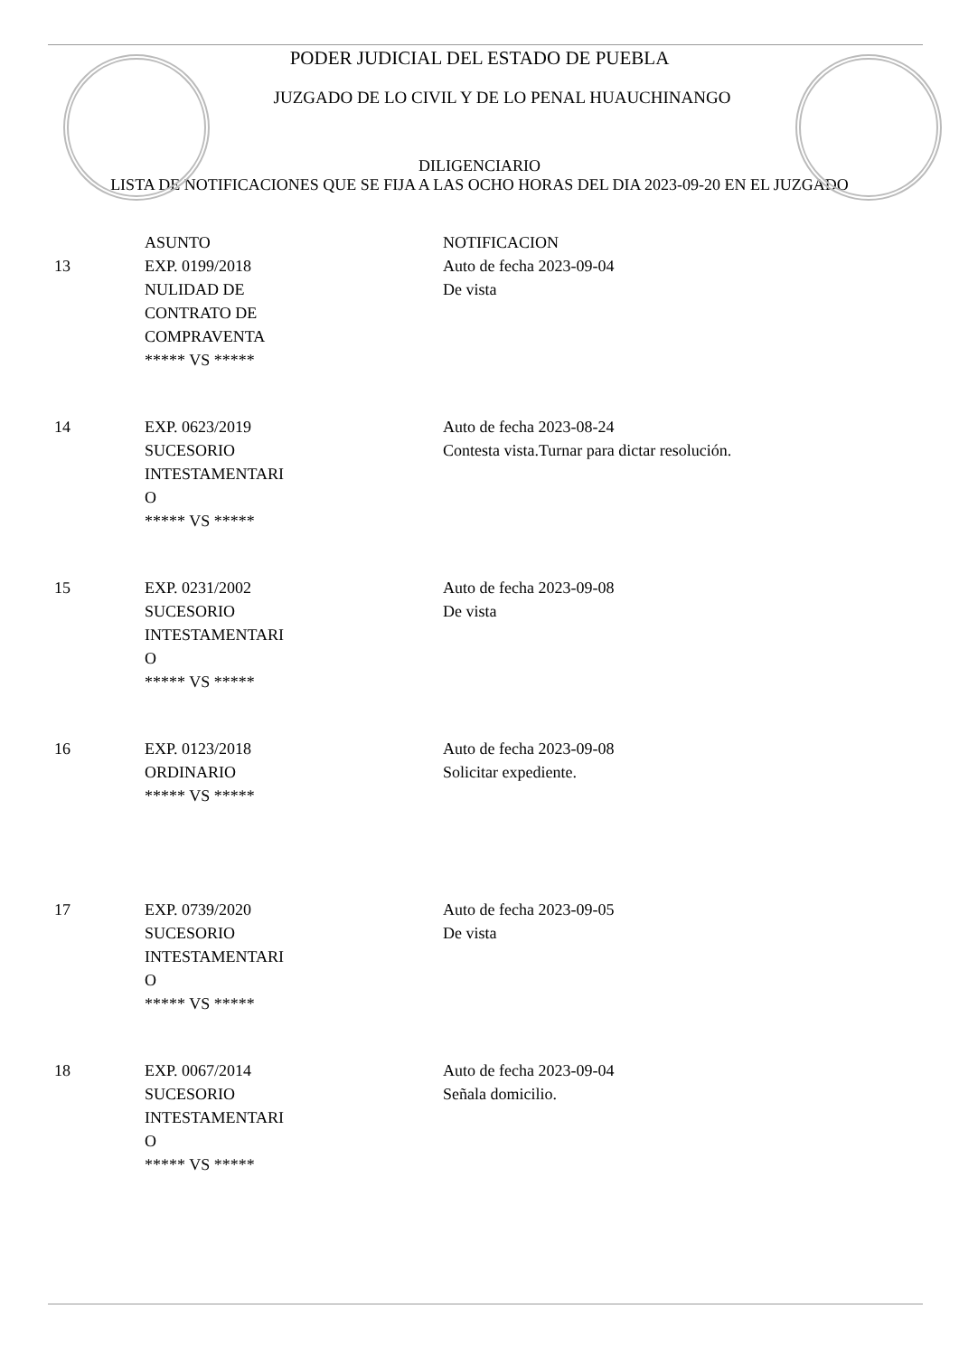PODER JUDICIAL DEL ESTADO DE PUEBLA
JUZGADO DE LO CIVIL Y DE LO PENAL HUAUCHINANGO
DILIGENCIARIO
LISTA DE NOTIFICACIONES QUE SE FIJA A LAS OCHO HORAS DEL DIA 2023-09-20 EN EL JUZGADO
| | ASUNTO | NOTIFICACION |
| --- | --- | --- |
| 13 | EXP. 0199/2018 NULIDAD DE CONTRATO DE COMPRAVENTA ***** VS ***** | Auto de fecha 2023-09-04 De vista |
| 14 | EXP. 0623/2019 SUCESORIO INTESTAMENTARI O ***** VS ***** | Auto de fecha 2023-08-24 Contesta vista.Turnar para dictar resolución. |
| 15 | EXP. 0231/2002 SUCESORIO INTESTAMENTARI O ***** VS ***** | Auto de fecha 2023-09-08 De vista |
| 16 | EXP. 0123/2018 ORDINARIO ***** VS ***** | Auto de fecha 2023-09-08 Solicitar expediente. |
| 17 | EXP. 0739/2020 SUCESORIO INTESTAMENTARI O ***** VS ***** | Auto de fecha 2023-09-05 De vista |
| 18 | EXP. 0067/2014 SUCESORIO INTESTAMENTARI O ***** VS ***** | Auto de fecha 2023-09-04 Señala domicilio. |